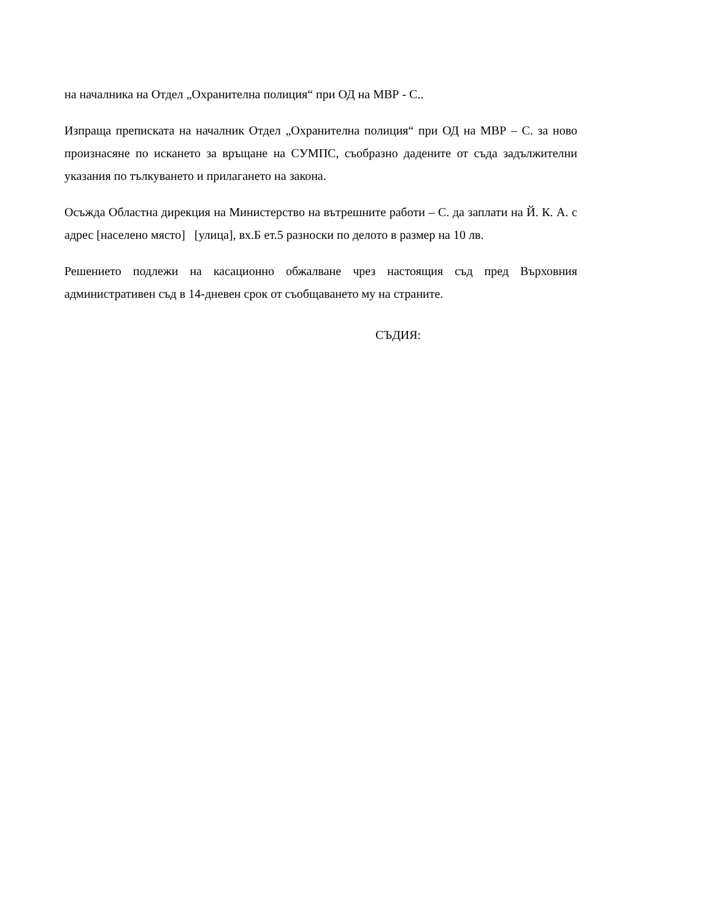на началника на Отдел „Охранителна полиция“ при ОД на МВР - С..
Изпраща преписката на началник Отдел „Охранителна полиция“ при ОД на МВР – С. за ново произнасяне по искането за връщане на СУМПС, съобразно дадените от съда задължителни указания по тълкуването и прилагането на закона.
Осъжда Областна дирекция на Министерство на вътрешните работи – С. да заплати на Й. К. А. с адрес [населено място] [улица], вх.Б ет.5 разноски по делото в размер на 10 лв.
Решението подлежи на касационно обжалване чрез настоящия съд пред Върховния административен съд в 14-дневен срок от съобщаването му на страните.
СЪДИЯ: